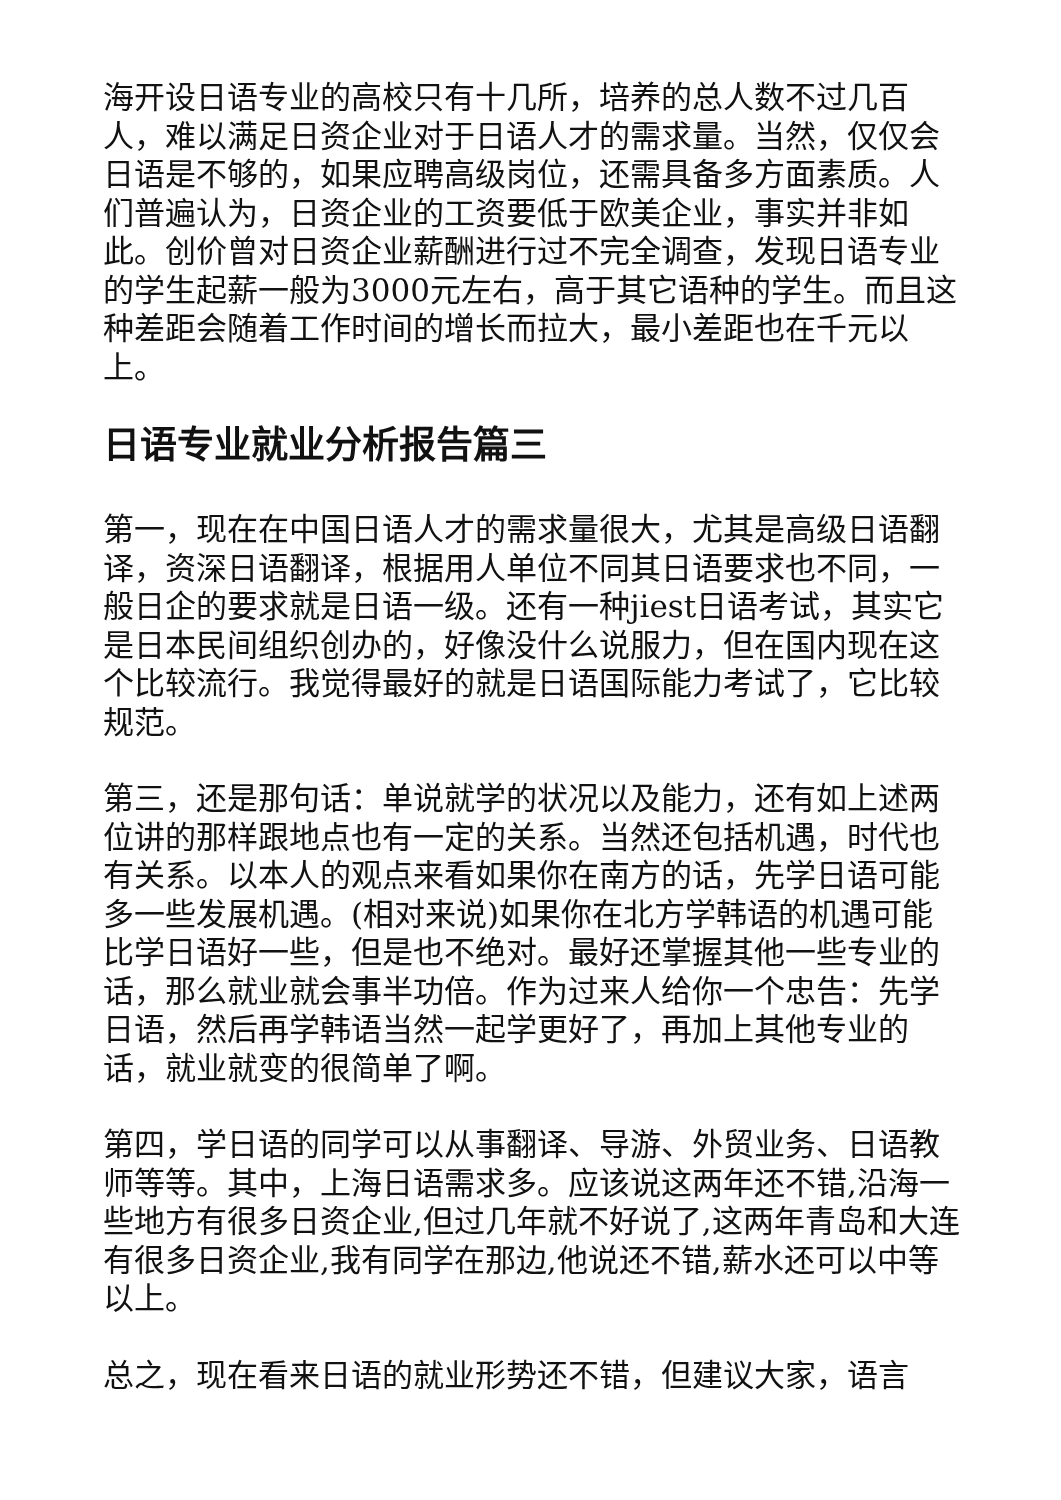海开设日语专业的高校只有十几所，培养的总人数不过几百人，难以满足日资企业对于日语人才的需求量。当然，仅仅会日语是不够的，如果应聘高级岗位，还需具备多方面素质。人们普遍认为，日资企业的工资要低于欧美企业，事实并非如此。创价曾对日资企业薪酬进行过不完全调查，发现日语专业的学生起薪一般为3000元左右，高于其它语种的学生。而且这种差距会随着工作时间的增长而拉大，最小差距也在千元以上。
日语专业就业分析报告篇三
第一，现在在中国日语人才的需求量很大，尤其是高级日语翻译，资深日语翻译，根据用人单位不同其日语要求也不同，一般日企的要求就是日语一级。还有一种jiest日语考试，其实它是日本民间组织创办的，好像没什么说服力，但在国内现在这个比较流行。我觉得最好的就是日语国际能力考试了，它比较规范。
第三，还是那句话：单说就学的状况以及能力，还有如上述两位讲的那样跟地点也有一定的关系。当然还包括机遇，时代也有关系。以本人的观点来看如果你在南方的话，先学日语可能多一些发展机遇。(相对来说)如果你在北方学韩语的机遇可能比学日语好一些，但是也不绝对。最好还掌握其他一些专业的话，那么就业就会事半功倍。作为过来人给你一个忠告：先学日语，然后再学韩语当然一起学更好了，再加上其他专业的话，就业就变的很简单了啊。
第四，学日语的同学可以从事翻译、导游、外贸业务、日语教师等等。其中，上海日语需求多。应该说这两年还不错,沿海一些地方有很多日资企业,但过几年就不好说了,这两年青岛和大连有很多日资企业,我有同学在那边,他说还不错,薪水还可以中等以上。
总之，现在看来日语的就业形势还不错，但建议大家，语言